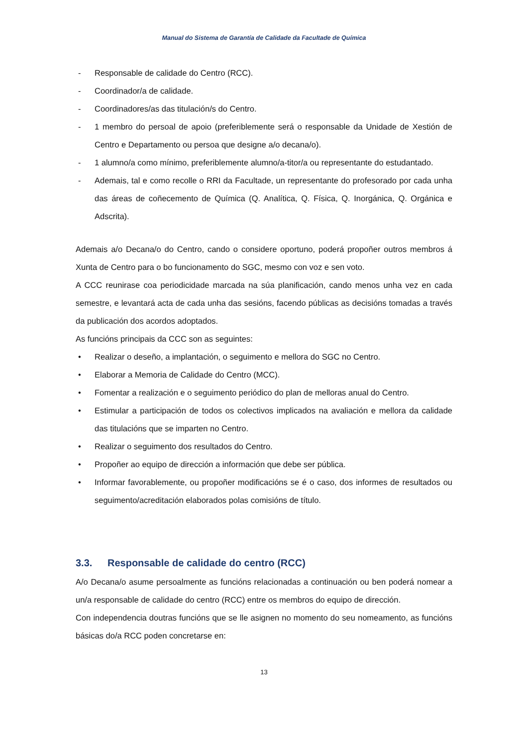Manual do Sistema de Garantía de Calidade da Facultade de Química
- Responsable de calidade do Centro (RCC).
- Coordinador/a de calidade.
- Coordinadores/as das titulación/s do Centro.
- 1 membro do persoal de apoio (preferiblemente será o responsable da Unidade de Xestión de Centro e Departamento ou persoa que designe a/o decana/o).
- 1 alumno/a como mínimo, preferiblemente alumno/a-titor/a ou representante do estudantado.
- Ademais, tal e como recolle o RRI da Facultade, un representante do profesorado por cada unha das áreas de coñecemento de Química (Q. Analítica, Q. Física, Q. Inorgánica, Q. Orgánica e Adscrita).
Ademais a/o Decana/o do Centro, cando o considere oportuno, poderá propoñer outros membros á Xunta de Centro para o bo funcionamento do SGC, mesmo con voz e sen voto.
A CCC reunirase coa periodicidade marcada na súa planificación, cando menos unha vez en cada semestre, e levantará acta de cada unha das sesións, facendo públicas as decisións tomadas a través da publicación dos acordos adoptados.
As funcións principais da CCC son as seguintes:
• Realizar o deseño, a implantación, o seguimento e mellora do SGC no Centro.
• Elaborar a Memoria de Calidade do Centro (MCC).
• Fomentar a realización e o seguimento periódico do plan de melloras anual do Centro.
• Estimular a participación de todos os colectivos implicados na avaliación e mellora da calidade das titulacións que se imparten no Centro.
• Realizar o seguimento dos resultados do Centro.
• Propoñer ao equipo de dirección a información que debe ser pública.
• Informar favorablemente, ou propoñer modificacións se é o caso, dos informes de resultados ou seguimento/acreditación elaborados polas comisións de título.
3.3. Responsable de calidade do centro (RCC)
A/o Decana/o asume persoalmente as funcións relacionadas a continuación ou ben poderá nomear a un/a responsable de calidade do centro (RCC) entre os membros do equipo de dirección.
Con independencia doutras funcións que se lle asignen no momento do seu nomeamento, as funcións básicas do/a RCC poden concretarse en:
13